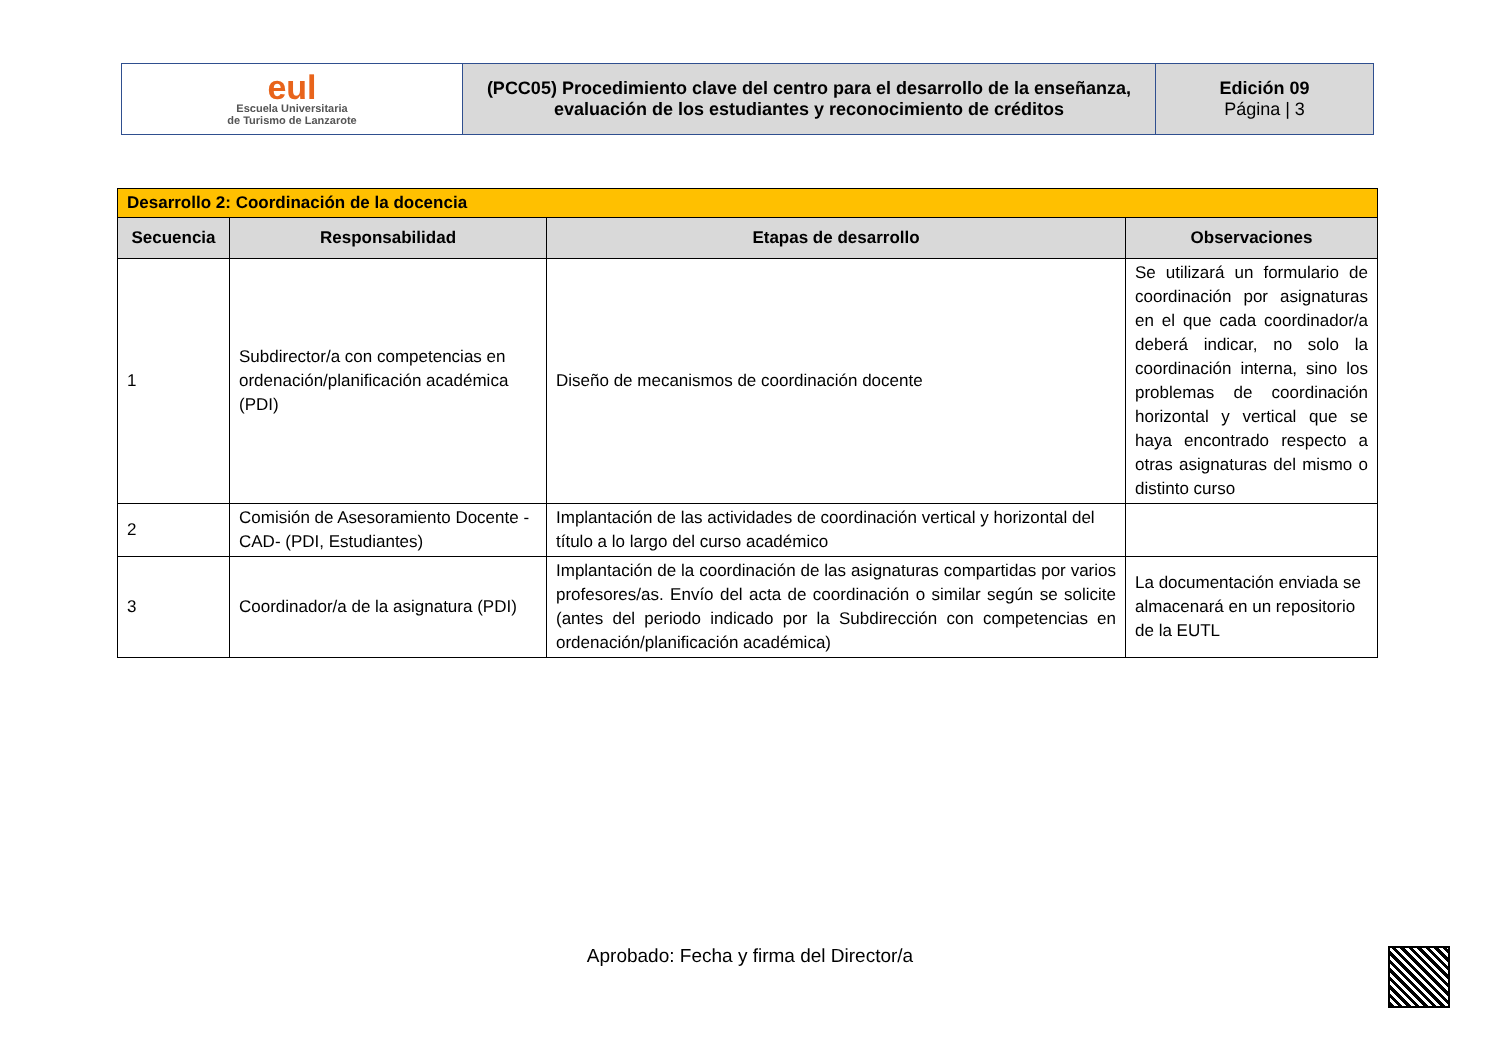| eul Escuela Universitaria de Turismo de Lanzarote | (PCC05) Procedimiento clave del centro para el desarrollo de la enseñanza, evaluación de los estudiantes y reconocimiento de créditos | Edición 09 Página / 3 |
| Desarrollo 2: Coordinación de la docencia | | | |
| Secuencia | Responsabilidad | Etapas de desarrollo | Observaciones |
| 1 | Subdirector/a con competencias en ordenación/planificación académica (PDI) | Diseño de mecanismos de coordinación docente | Se utilizará un formulario de coordinación por asignaturas en el que cada coordinador/a deberá indicar, no solo la coordinación interna, sino los problemas de coordinación horizontal y vertical que se haya encontrado respecto a otras asignaturas del mismo o distinto curso |
| 2 | Comisión de Asesoramiento Docente -CAD- (PDI, Estudiantes) | Implantación de las actividades de coordinación vertical y horizontal del título a lo largo del curso académico | |
| 3 | Coordinador/a de la asignatura (PDI) | Implantación de la coordinación de las asignaturas compartidas por varios profesores/as. Envío del acta de coordinación o similar según se solicite (antes del periodo indicado por la Subdirección con competencias en ordenación/planificación académica) | La documentación enviada se almacenará en un repositorio de la EUTL |
Aprobado: Fecha y firma del Director/a